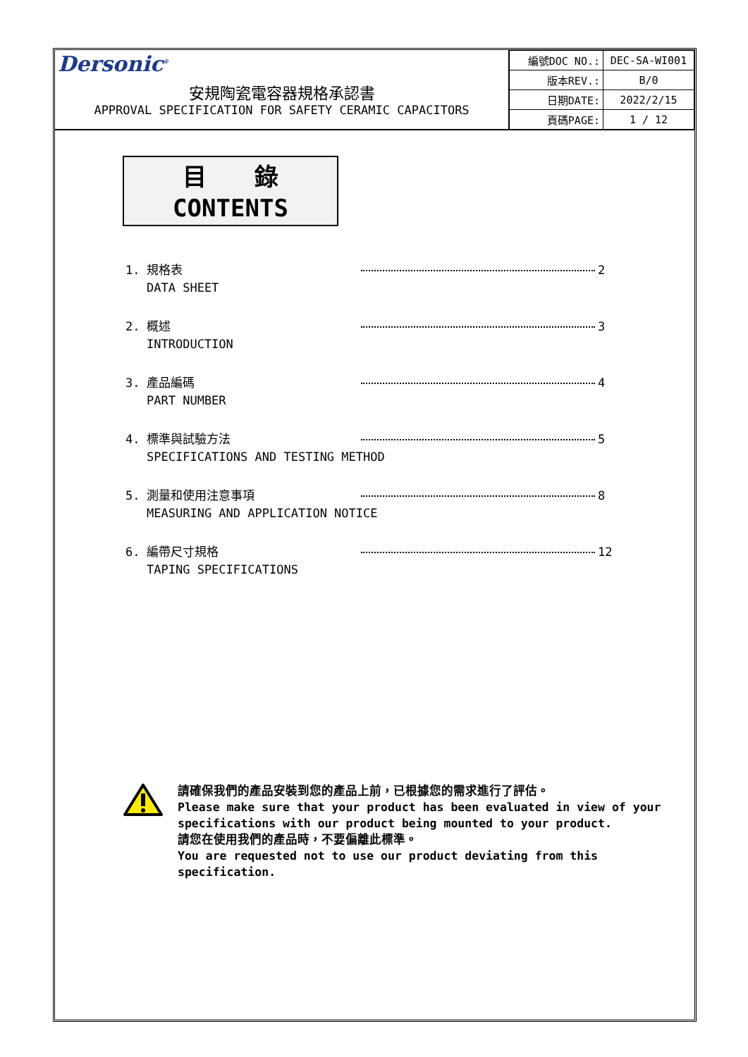Dersonic<sup>®</sup>
安規陶瓷電容器規格承認書
APPROVAL SPECIFICATION FOR SAFETY CERAMIC CAPACITORS
| 編號DOC NO.: | DEC-SA-WI001 |
| 版本REV.: | B/0 |
| 日期DATE: | 2022/2/15 |
| 頁碼PAGE: | 1 / 12 |
目　　錄
CONTENTS
1. 規格表
DATA SHEET
2
2. 概述
INTRODUCTION
3
3. 產品編碼
PART NUMBER
4
4. 標準與試驗方法
SPECIFICATIONS AND TESTING METHOD
5
5. 測量和使用注意事項
MEASURING AND APPLICATION NOTICE
8
6. 編帶尺寸規格
TAPING SPECIFICATIONS
12
請確保我們的產品安裝到您的產品上前，已根據您的需求進行了評估。
Please make sure that your product has been evaluated in view of your
specifications with our product being mounted to your product.
請您在使用我們的產品時，不要偏離此標準。
You are requested not to use our product deviating from this
specification.